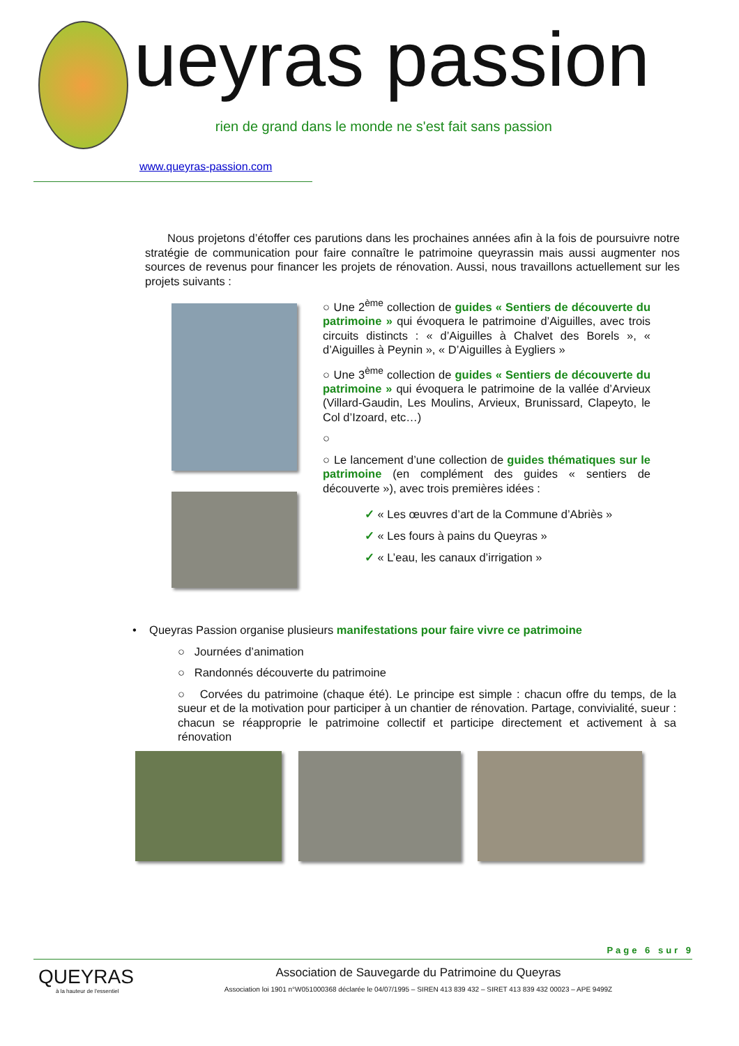ueyras passion
rien de grand dans le monde ne s'est fait sans passion
www.queyras-passion.com
Nous projetons d’étoffer ces parutions dans les prochaines années afin à la fois de poursuivre notre stratégie de communication pour faire connaître le patrimoine queyrassin mais aussi augmenter nos sources de revenus pour financer les projets de rénovation. Aussi, nous travaillons actuellement sur les projets suivants :
○ Une 2<sup>ème</sup> collection de guides « Sentiers de découverte du patrimoine » qui évoquera le patrimoine d’Aiguilles, avec trois circuits distincts : « d’Aiguilles à Chalvet des Borels », « d’Aiguilles à Peynin », « D’Aiguilles à Eygliers »
○ Une 3<sup>ème</sup> collection de guides « Sentiers de découverte du patrimoine » qui évoquera le patrimoine de la vallée d’Arvieux (Villard-Gaudin, Les Moulins, Arvieux, Brunissard, Clapeyto, le Col d’Izoard, etc…)
○
○ Le lancement d’une collection de guides thématiques sur le patrimoine (en complément des guides « sentiers de découverte »), avec trois premières idées :
✓ « Les œuvres d’art de la Commune d’Abriès »
✓ « Les fours à pains du Queyras »
✓ « L’eau, les canaux d’irrigation »
• Queyras Passion organise plusieurs manifestations pour faire vivre ce patrimoine
○ Journées d’animation
○ Randonnés découverte du patrimoine
○ Corvées du patrimoine (chaque été). Le principe est simple : chacun offre du temps, de la sueur et de la motivation pour participer à un chantier de rénovation. Partage, convivialité, sueur : chacun se réapproprie le patrimoine collectif et participe directement et activement à sa rénovation
Page 6 sur 9
QUEYRAS
à la hauteur de l'essentiel
Association de Sauvegarde du Patrimoine du Queyras
Association loi 1901 n°W051000368 déclarée le 04/07/1995 – SIREN 413 839 432 – SIRET 413 839 432 00023 – APE 9499Z